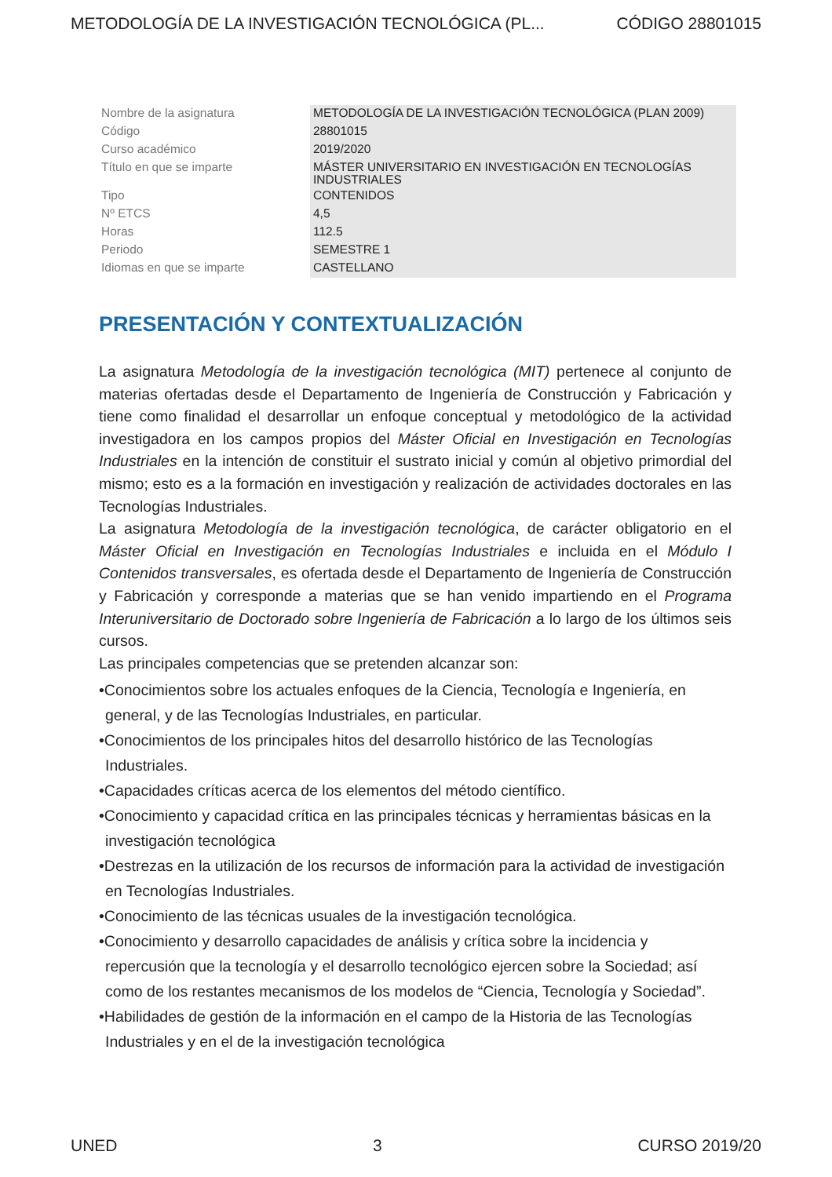METODOLOGÍA DE LA INVESTIGACIÓN TECNOLÓGICA (PL... CÓDIGO 28801015
| Nombre de la asignatura | METODOLOGÍA DE LA INVESTIGACIÓN TECNOLÓGICA (PLAN 2009) |
| Código | 28801015 |
| Curso académico | 2019/2020 |
| Título en que se imparte | MÁSTER UNIVERSITARIO EN INVESTIGACIÓN EN TECNOLOGÍAS INDUSTRIALES |
| Tipo | CONTENIDOS |
| Nº ETCS | 4,5 |
| Horas | 112.5 |
| Periodo | SEMESTRE 1 |
| Idiomas en que se imparte | CASTELLANO |
PRESENTACIÓN Y CONTEXTUALIZACIÓN
La asignatura Metodología de la investigación tecnológica (MIT) pertenece al conjunto de materias ofertadas desde el Departamento de Ingeniería de Construcción y Fabricación y tiene como finalidad el desarrollar un enfoque conceptual y metodológico de la actividad investigadora en los campos propios del Máster Oficial en Investigación en Tecnologías Industriales en la intención de constituir el sustrato inicial y común al objetivo primordial del mismo; esto es a la formación en investigación y realización de actividades doctorales en las Tecnologías Industriales.
La asignatura Metodología de la investigación tecnológica, de carácter obligatorio en el Máster Oficial en Investigación en Tecnologías Industriales e incluida en el Módulo I Contenidos transversales, es ofertada desde el Departamento de Ingeniería de Construcción y Fabricación y corresponde a materias que se han venido impartiendo en el Programa Interuniversitario de Doctorado sobre Ingeniería de Fabricación a lo largo de los últimos seis cursos.
Las principales competencias que se pretenden alcanzar son:
•Conocimientos sobre los actuales enfoques de la Ciencia, Tecnología e Ingeniería, en general, y de las Tecnologías Industriales, en particular.
•Conocimientos de los principales hitos del desarrollo histórico de las Tecnologías Industriales.
•Capacidades críticas acerca de los elementos del método científico.
•Conocimiento y capacidad crítica en las principales técnicas y herramientas básicas en la investigación tecnológica
•Destrezas en la utilización de los recursos de información para la actividad de investigación en Tecnologías Industriales.
•Conocimiento de las técnicas usuales de la investigación tecnológica.
•Conocimiento y desarrollo capacidades de análisis y crítica sobre la incidencia y repercusión que la tecnología y el desarrollo tecnológico ejercen sobre la Sociedad; así como de los restantes mecanismos de los modelos de “Ciencia, Tecnología y Sociedad”.
•Habilidades de gestión de la información en el campo de la Historia de las Tecnologías Industriales y en el de la investigación tecnológica
UNED 3 CURSO 2019/20